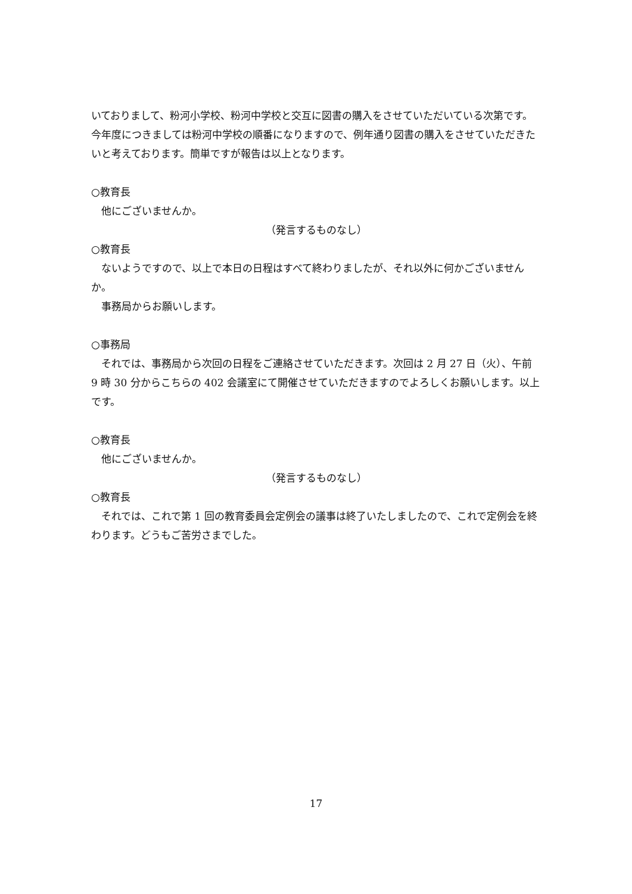いておりまして、粉河小学校、粉河中学校と交互に図書の購入をさせていただいている次第です。今年度につきましては粉河中学校の順番になりますので、例年通り図書の購入をさせていただきたいと考えております。簡単ですが報告は以上となります。
○教育長
他にございませんか。
（発言するものなし）
○教育長
ないようですので、以上で本日の日程はすべて終わりましたが、それ以外に何かございませんか。
事務局からお願いします。
○事務局
それでは、事務局から次回の日程をご連絡させていただきます。次回は 2 月 27 日（火）、午前 9 時 30 分からこちらの 402 会議室にて開催させていただきますのでよろしくお願いします。以上です。
○教育長
他にございませんか。
（発言するものなし）
○教育長
それでは、これで第 1 回の教育委員会定例会の議事は終了いたしましたので、これで定例会を終わります。どうもご苦労さまでした。
17